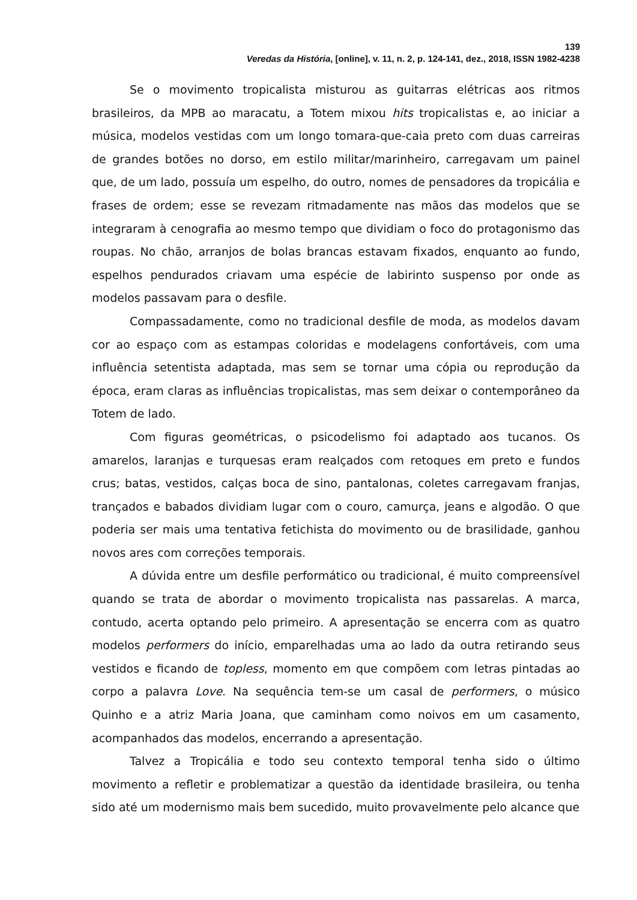139
Veredas da História, [online], v. 11, n. 2, p. 124-141, dez., 2018, ISSN 1982-4238
Se o movimento tropicalista misturou as guitarras elétricas aos ritmos brasileiros, da MPB ao maracatu, a Totem mixou hits tropicalistas e, ao iniciar a música, modelos vestidas com um longo tomara-que-caia preto com duas carreiras de grandes botões no dorso, em estilo militar/marinheiro, carregavam um painel que, de um lado, possuía um espelho, do outro, nomes de pensadores da tropicália e frases de ordem; esse se revezam ritmadamente nas mãos das modelos que se integraram à cenografia ao mesmo tempo que dividiam o foco do protagonismo das roupas. No chão, arranjos de bolas brancas estavam fixados, enquanto ao fundo, espelhos pendurados criavam uma espécie de labirinto suspenso por onde as modelos passavam para o desfile.
Compassadamente, como no tradicional desfile de moda, as modelos davam cor ao espaço com as estampas coloridas e modelagens confortáveis, com uma influência setentista adaptada, mas sem se tornar uma cópia ou reprodução da época, eram claras as influências tropicalistas, mas sem deixar o contemporâneo da Totem de lado.
Com figuras geométricas, o psicodelismo foi adaptado aos tucanos. Os amarelos, laranjas e turquesas eram realçados com retoques em preto e fundos crus; batas, vestidos, calças boca de sino, pantalonas, coletes carregavam franjas, trançados e babados dividiam lugar com o couro, camurça, jeans e algodão. O que poderia ser mais uma tentativa fetichista do movimento ou de brasilidade, ganhou novos ares com correções temporais.
A dúvida entre um desfile performático ou tradicional, é muito compreensível quando se trata de abordar o movimento tropicalista nas passarelas. A marca, contudo, acerta optando pelo primeiro. A apresentação se encerra com as quatro modelos performers do início, emparelhadas uma ao lado da outra retirando seus vestidos e ficando de topless, momento em que compõem com letras pintadas ao corpo a palavra Love. Na sequência tem-se um casal de performers, o músico Quinho e a atriz Maria Joana, que caminham como noivos em um casamento, acompanhados das modelos, encerrando a apresentação.
Talvez a Tropicália e todo seu contexto temporal tenha sido o último movimento a refletir e problematizar a questão da identidade brasileira, ou tenha sido até um modernismo mais bem sucedido, muito provavelmente pelo alcance que